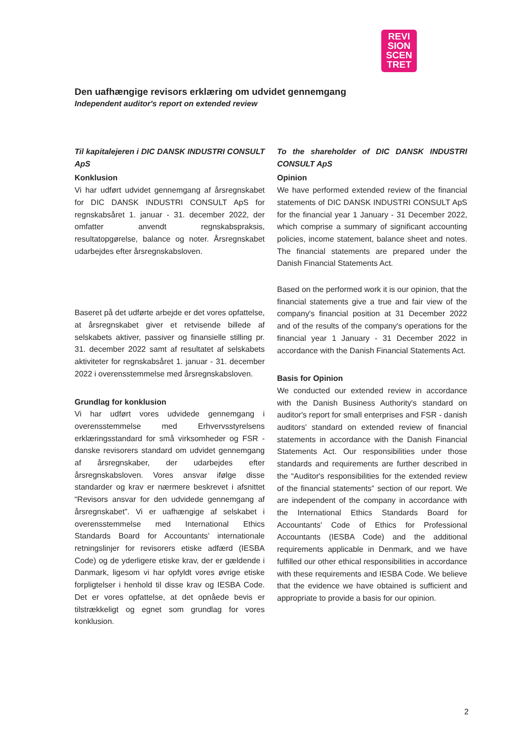REVI
SION
SCEN
TRET
Den uafhængige revisors erklæring om udvidet gennemgang
Independent auditor's report on extended review
Til kapitalejeren i DIC DANSK INDUSTRI CONSULT ApS
Konklusion
Vi har udført udvidet gennemgang af årsregnskabet for DIC DANSK INDUSTRI CONSULT ApS for regnskabsåret 1. januar - 31. december 2022, der omfatter anvendt regnskabspraksis, resultatopgørelse, balance og noter. Årsregnskabet udarbejdes efter årsregnskabsloven.
Baseret på det udførte arbejde er det vores opfattelse, at årsregnskabet giver et retvisende billede af selskabets aktiver, passiver og finansielle stilling pr. 31. december 2022 samt af resultatet af selskabets aktiviteter for regnskabsåret 1. januar - 31. december 2022 i overensstemmelse med årsregnskabsloven.
Grundlag for konklusion
Vi har udført vores udvidede gennemgang i overensstemmelse med Erhvervsstyrelsens erklæringsstandard for små virksomheder og FSR - danske revisorers standard om udvidet gennemgang af årsregnskaber, der udarbejdes efter årsregnskabsloven. Vores ansvar ifølge disse standarder og krav er nærmere beskrevet i afsnittet “Revisors ansvar for den udvidede gennemgang af årsregnskabet”. Vi er uafhængige af selskabet i overensstemmelse med International Ethics Standards Board for Accountants’ internationale retningslinjer for revisorers etiske adfærd (IESBA Code) og de yderligere etiske krav, der er gældende i Danmark, ligesom vi har opfyldt vores øvrige etiske forpligtelser i henhold til disse krav og IESBA Code. Det er vores opfattelse, at det opnåede bevis er tilstrækkeligt og egnet som grundlag for vores konklusion.
To the shareholder of DIC DANSK INDUSTRI CONSULT ApS
Opinion
We have performed extended review of the financial statements of DIC DANSK INDUSTRI CONSULT ApS for the financial year 1 January - 31 December 2022, which comprise a summary of significant accounting policies, income statement, balance sheet and notes. The financial statements are prepared under the Danish Financial Statements Act.
Based on the performed work it is our opinion, that the financial statements give a true and fair view of the company's financial position at 31 December 2022 and of the results of the company's operations for the financial year 1 January - 31 December 2022 in accordance with the Danish Financial Statements Act.
Basis for Opinion
We conducted our extended review in accordance with the Danish Business Authority's standard on auditor's report for small enterprises and FSR - danish auditors' standard on extended review of financial statements in accordance with the Danish Financial Statements Act. Our responsibilities under those standards and requirements are further described in the “Auditor's responsibilities for the extended review of the financial statements” section of our report. We are independent of the company in accordance with the International Ethics Standards Board for Accountants' Code of Ethics for Professional Accountants (IESBA Code) and the additional requirements applicable in Denmark, and we have fulfilled our other ethical responsibilities in accordance with these requirements and IESBA Code. We believe that the evidence we have obtained is sufficient and appropriate to provide a basis for our opinion.
2